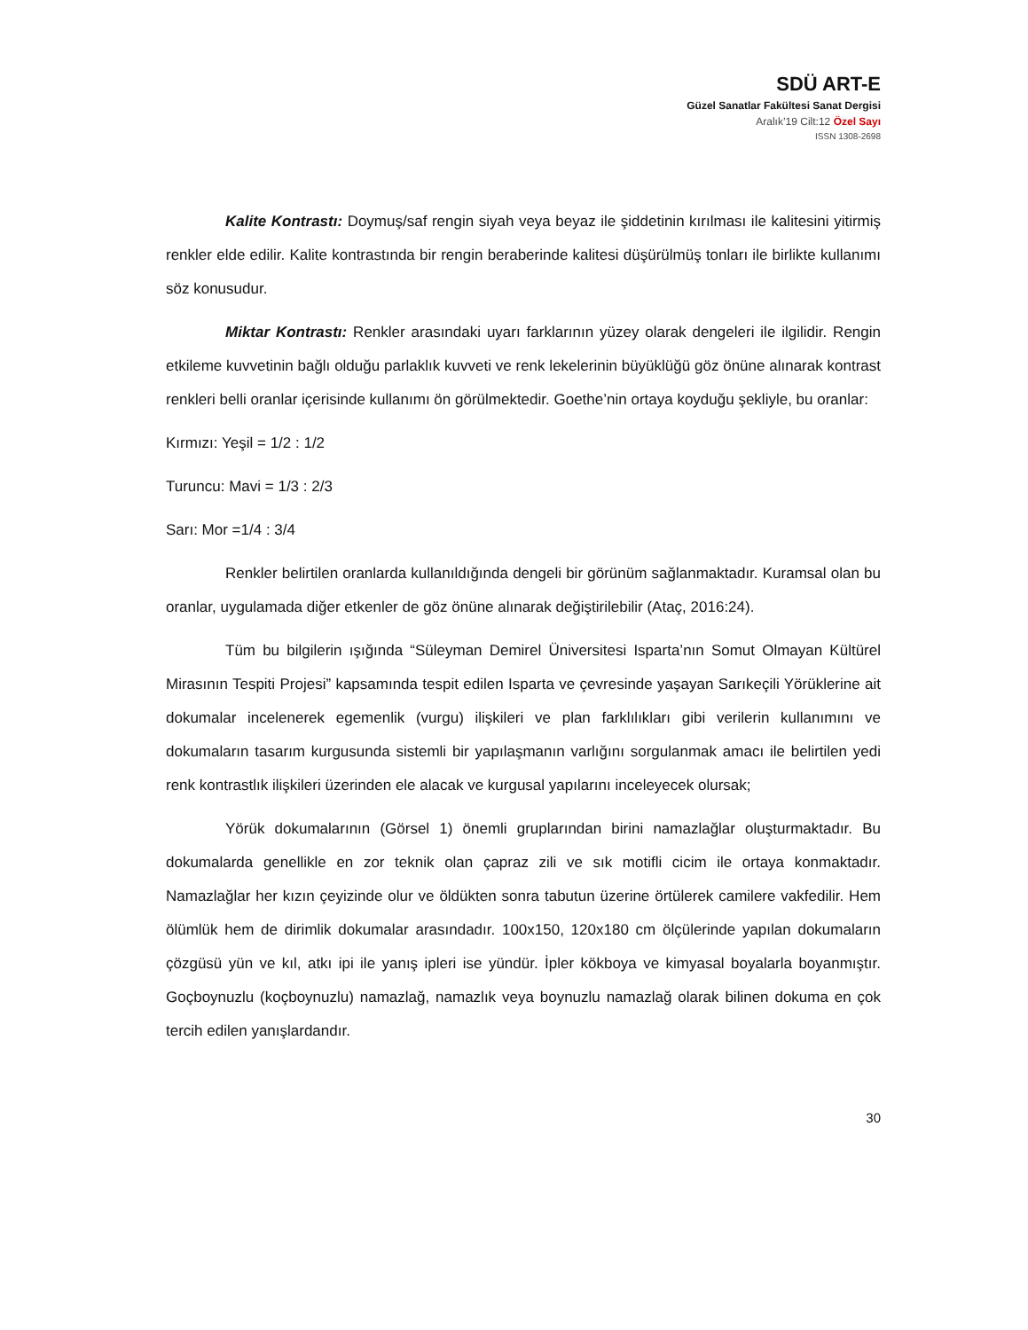SDÜ ART-E
Güzel Sanatlar Fakültesi Sanat Dergisi
Aralık’19 Cilt:12 Özel Sayı
ISSN 1308-2698
Kalite Kontrastı: Doymuş/saf rengin siyah veya beyaz ile şiddetinin kırılması ile kalitesini yitirmiş renkler elde edilir. Kalite kontrastında bir rengin beraberinde kalitesi düşürülmüş tonları ile birlikte kullanımı söz konusudur.
Miktar Kontrastı: Renkler arasındaki uyarı farklarının yüzey olarak dengeleri ile ilgilidir. Rengin etkileme kuvvetinin bağlı olduğu parlaklık kuvveti ve renk lekelerinin büyüklüğü göz önüne alınarak kontrast renkleri belli oranlar içerisinde kullanımı ön görülmektedir. Goethe’nin ortaya koyduğu şekliyle, bu oranlar:
Kırmızı: Yeşil = 1/2 : 1/2
Turuncu: Mavi = 1/3 : 2/3
Sarı: Mor =1/4 : 3/4
Renkler belirtilen oranlarda kullanıldığında dengeli bir görünüm sağlanmaktadır. Kuramsal olan bu oranlar, uygulamada diğer etkenler de göz önüne alınarak değiştirilebilir (Ataç, 2016:24).
Tüm bu bilgilerin ışığında “Süleyman Demirel Üniversitesi Isparta’nın Somut Olmayan Kültürel Mirasının Tespiti Projesi” kapsamında tespit edilen Isparta ve çevresinde yaşayan Sarıkeçili Yörüklerine ait dokumalar incelenerek egemenlik (vurgu) ilişkileri ve plan farklılıkları gibi verilerin kullanımını ve dokumaların tasarım kurgusunda sistemli bir yapılaşmanın varlığını sorgulanmak amacı ile belirtilen yedi renk kontrastlık ilişkileri üzerinden ele alacak ve kurgusal yapılarını inceleyecek olursak;
Yörük dokumalarının (Görsel 1) önemli gruplarından birini namazlağlar oluşturmaktadır. Bu dokumalarda genellikle en zor teknik olan çapraz zili ve sık motifli cicim ile ortaya konmaktadır. Namazlağlar her kızın çeyizinde olur ve öldükten sonra tabutun üzerine örtülerek camilere vakfedilir. Hem ölümlük hem de dirimlik dokumalar arasındadır. 100x150, 120x180 cm ölçülerinde yapılan dokumaların çözgüsü yün ve kıl, atkı ipi ile yanış ipleri ise yündür. İpler kökboya ve kimyasal boyalarla boyanmıştır. Goçboynuzlu (koçboynuzlu) namazlağ, namazlık veya boynuzlu namazlağ olarak bilinen dokuma en çok tercih edilen yanışlardandır.
30